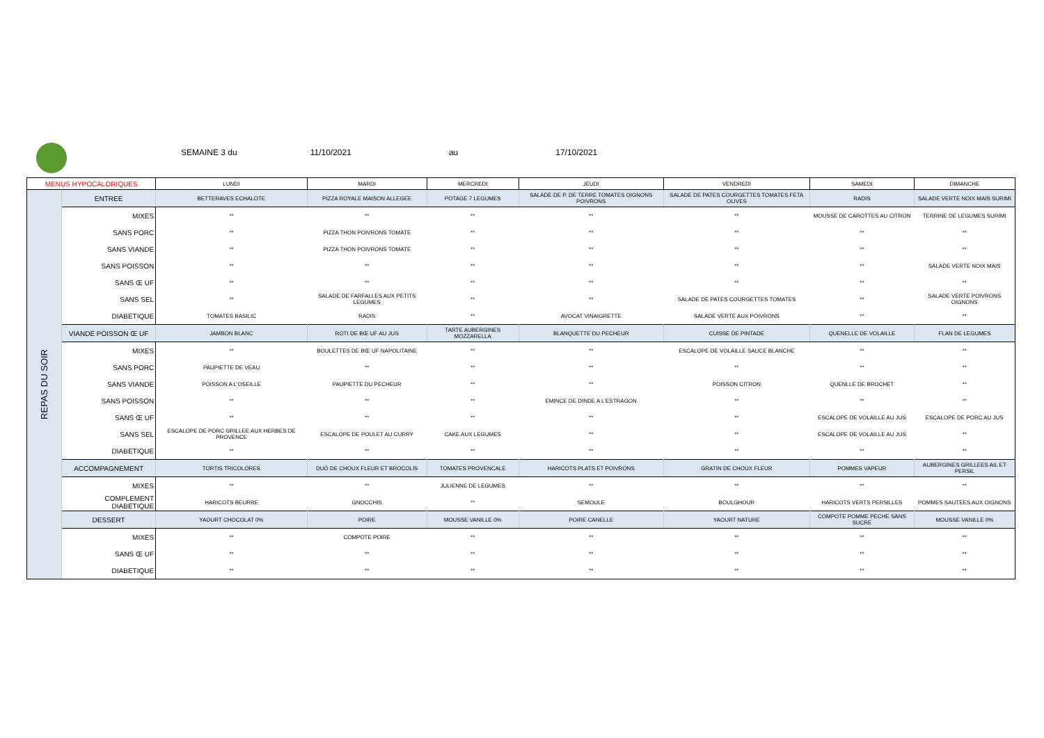SEMAINE 3 du 11/10/2021 au 17/10/2021
| MENUS HYPOCALORIQUES | | LUNDI | MARDI | MERCREDI | JEUDI | VENDREDI | SAMEDI | DIMANCHE |
| --- | --- | --- | --- | --- | --- | --- | --- | --- |
| REPAS DU SOIR | ENTREE | BETTERAVES ECHALOTE | PIZZA ROYALE MAISON ALLEGEE | POTAGE 7 LEGUMES | SALADE DE P. DE TERRE TOMATES OIGNONS POIVRONS | SALADE DE PATES COURGETTES TOMATES FETA OLIVES | RADIS | SALADE VERTE NOIX MAIS SURIMI |
| | MIXES | ** | ** | ** | ** | ** | MOUSSE DE CAROTTES AU CITRON | TERRINE DE LEGUMES SURIMI |
| | SANS PORC | ** | PIZZA THON POIVRONS TOMATE | ** | ** | ** | ** | ** |
| | SANS VIANDE | ** | PIZZA THON POIVRONS TOMATE | ** | ** | ** | ** | ** |
| | SANS POISSON | ** | ** | ** | ** | ** | ** | SALADE VERTE NOIX MAIS |
| | SANS Œ UF | ** | ** | ** | ** | ** | ** | ** |
| | SANS SEL | ** | SALADE DE FARFALLES AUX PETITS LEGUMES | ** | ** | SALADE DE PATES COURGETTES TOMATES | ** | SALADE VERTE POIVRONS OIGNONS |
| | DIABETIQUE | TOMATES BASILIC | RADIS | ** | AVOCAT VINAIGRETTE | SALADE VERTE AUX POIVRONS | ** | ** |
| | VIANDE POISSON Œ UF | JAMBON BLANC | ROTI DE BŒ UF AU JUS | TARTE AUBERGINES MOZZARELLA | BLANQUETTE DU PECHEUR | CUISSE DE PINTADE | QUENELLE DE VOLAILLE | FLAN DE LEGUMES |
| | MIXES | ** | BOULETTES DE BŒ UF NAPOLITAINE | ** | ** | ESCALOPE DE VOLAILLE SAUCE BLANCHE | ** | ** |
| | SANS PORC | PAUPIETTE DE VEAU | ** | ** | ** | ** | ** | ** |
| | SANS VIANDE | POISSON A L'OSEILLE | PAUPIETTE DU PECHEUR | ** | ** | POISSON CITRON | QUENLLE DE BROCHET | ** |
| | SANS POISSON | ** | ** | ** | EMINCE DE DINDE A L'ESTRAGON | ** | ** | ** |
| | SANS Œ UF | ** | ** | ** | ** | ** | ESCALOPE DE VOLAILLE AU JUS | ESCALOPE DE PORC AU JUS |
| | SANS SEL | ESCALOPE DE PORC GRILLEE AUX HERBES DE PROVENCE | ESCALOPE DE POULET AU CURRY | CAKE AUX LEGUMES | ** | ** | ESCALOPE DE VOLAILLE AU JUS | ** |
| | DIABETIQUE | ** | ** | ** | ** | ** | ** | ** |
| | ACCOMPAGNEMENT | TORTIS TRICOLORES | DUO DE CHOUX FLEUR ET BROCOLIS | TOMATES PROVENCALE | HARICOTS PLATS ET POIVRONS | GRATIN DE CHOUX FLEUR | POMMES VAPEUR | AUBERGINES GRILLEES AIL ET PERSIL |
| | MIXES | ** | ** | JULIENNE DE LEGUMES | ** | ** | ** | ** |
| | COMPLEMENT DIABETIQUE | HARICOTS BEURRE | GNOCCHIS | ** | SEMOULE | BOULGHOUR | HARICOTS VERTS PERSILLES | POMMES SAUTEES AUX OIGNONS |
| | DESSERT | YAOURT CHOCOLAT 0% | POIRE | MOUSSE VANILLE 0% | POIRE CANELLE | YAOURT NATURE | COMPOTE POMME PECHE SANS SUCRE | MOUSSE VANILLE 0% |
| | MIXES | ** | COMPOTE POIRE | ** | ** | ** | ** | ** |
| | SANS Œ UF | ** | ** | ** | ** | ** | ** | ** |
| | DIABETIQUE | ** | ** | ** | ** | ** | ** | ** |